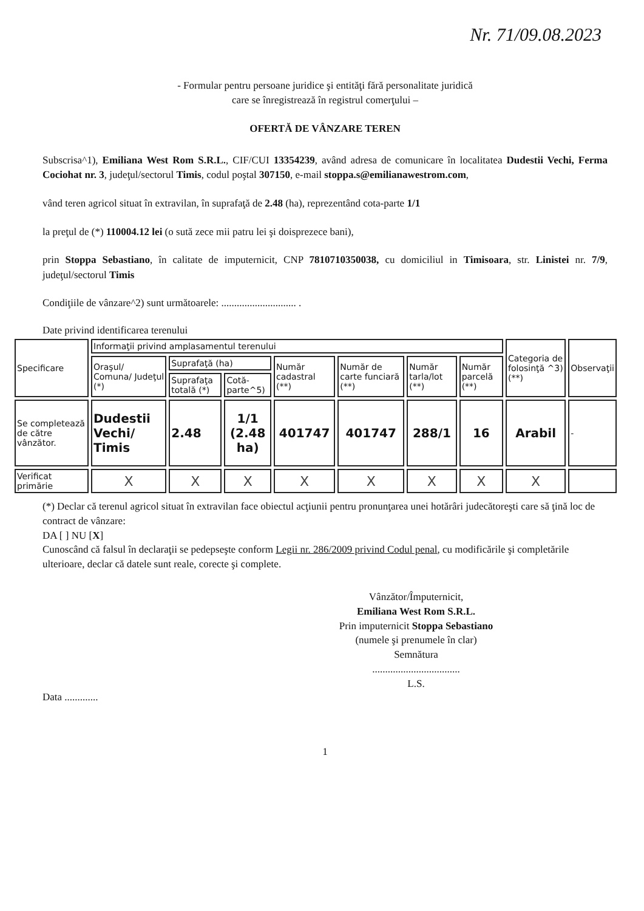Nr. 71/09.08.2023
- Formular pentru persoane juridice şi entităţi fără personalitate juridică
care se înregistrează în registrul comerţului –
OFERTĂ DE VÂNZARE TEREN
Subscrisa^1), Emiliana West Rom S.R.L., CIF/CUI 13354239, având adresa de comunicare în localitatea Dudestii Vechi, Ferma Cociohat nr. 3, judeţul/sectorul Timis, codul poştal 307150, e-mail stoppa.s@emilianawestrom.com,
vând teren agricol situat în extravilan, în suprafaţă de 2.48 (ha), reprezentând cota-parte 1/1
la preţul de (*) 110004.12 lei (o sută zece mii patru lei şi doisprezece bani),
prin Stoppa Sebastiano, în calitate de imputernicit, CNP 7810710350038, cu domiciliul in Timisoara, str. Linistei nr. 7/9, judeţul/sectorul Timis
Condiţiile de vânzare^2) sunt următoarele: ............................. .
Date privind identificarea terenului
| Specificare | Informaţii privind amplasamentul terenului | | | | | | | Categoria de folosinţă ^3) (**) | Observaţii |
| --- | --- | --- | --- | --- | --- | --- | --- | --- | --- |
| | Oraşul/ Comuna/ Judeţul (*) | Suprafaţă (ha) | | Număr cadastral (**) | Număr de carte funciară (**) | Număr tarla/lot (**) | Număr parcelă (**) | | |
| | | Suprafaţa totală (*) | Cotă-parte^5) | | | | | | |
| Se completează de către vânzător. | Dudestii Vechi/ Timis | 2.48 | 1/1 (2.48 ha) | 401747 | 401747 | 288/1 | 16 | Arabil | - |
| Verificat primărie | X | X | X | X | X | X | X | X | |
(*) Declar că terenul agricol situat în extravilan face obiectul acţiunii pentru pronunţarea unei hotărâri judecătoreşti care să ţină loc de contract de vânzare:
DA [ ] NU [X]
Cunoscând că falsul în declaraţii se pedepseşte conform Legii nr. 286/2009 privind Codul penal, cu modificările şi completările ulterioare, declar că datele sunt reale, corecte şi complete.
Vânzător/Împuternicit,
Emiliana West Rom S.R.L.
Prin imputernicit Stoppa Sebastiano
(numele şi prenumele în clar)
Semnătura
..................................
L.S.
Data .............
1